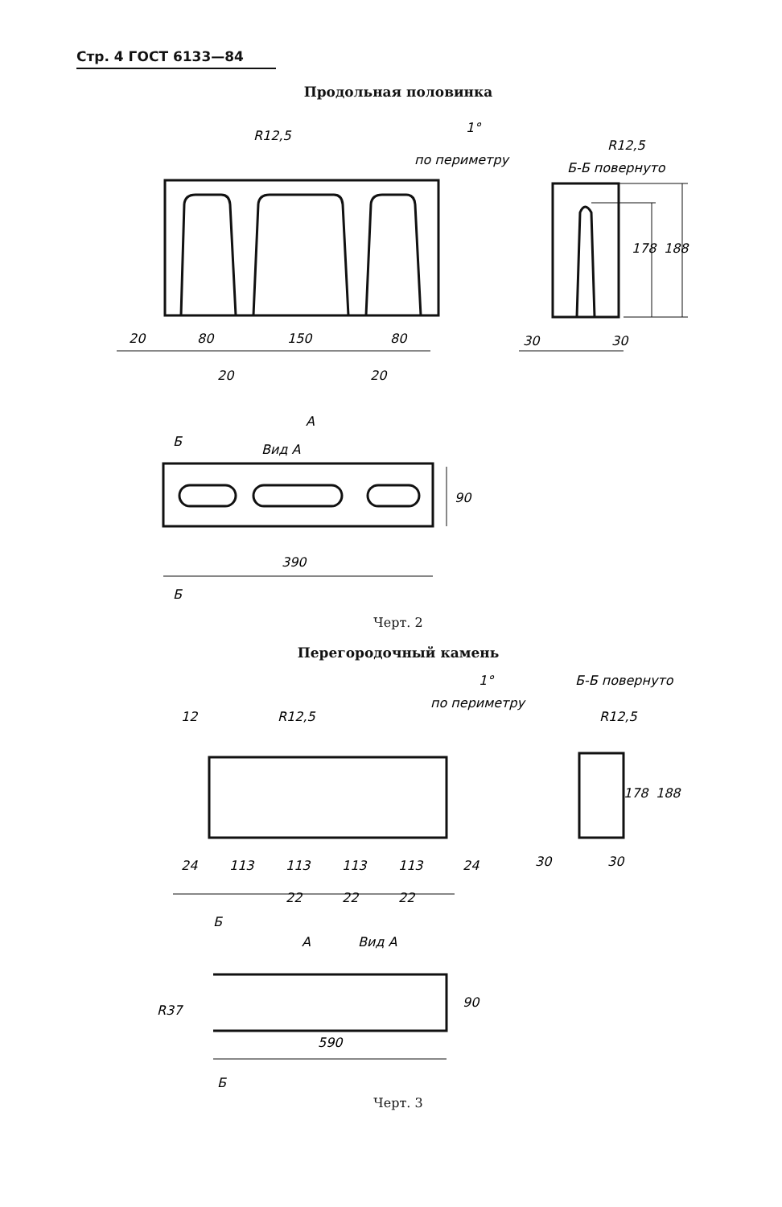Стр. 4 ГОСТ 6133—84
Продольная половинка
20
80
150
80
20
20
R12,5
1°
по периметру
Б-Б повернуто
R12,5
178
188
30
30
A
Б
Вид A
90
390
Б
Черт. 2
Перегородочный камень
1°
по периметру
Б-Б повернуто
12
R12,5
R12,5
24
113
113
113
113
24
22
22
22
30
30
178
188
Б
A
Вид A
R37
90
590
Б
Черт. 3